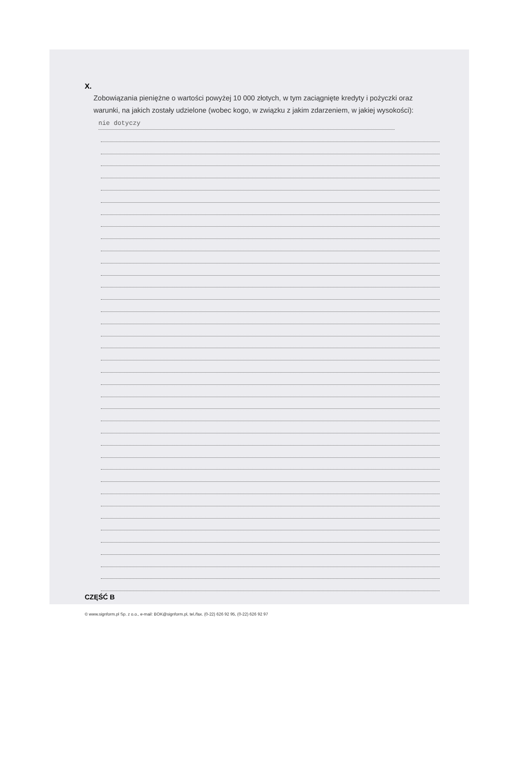X.
Zobowiązania pieniężne o wartości powyżej 10 000 złotych, w tym zaciągnięte kredyty i pożyczki oraz warunki, na jakich zostały udzielone (wobec kogo, w związku z jakim zdarzeniem, w jakiej wysokości): nie dotyczy
CZĘŚĆ B
© www.signform.pl Sp. z o.o., e-mail: BOK@signform.pl, tel./fax. (0-22) 626 92 95, (0-22) 626 92 97